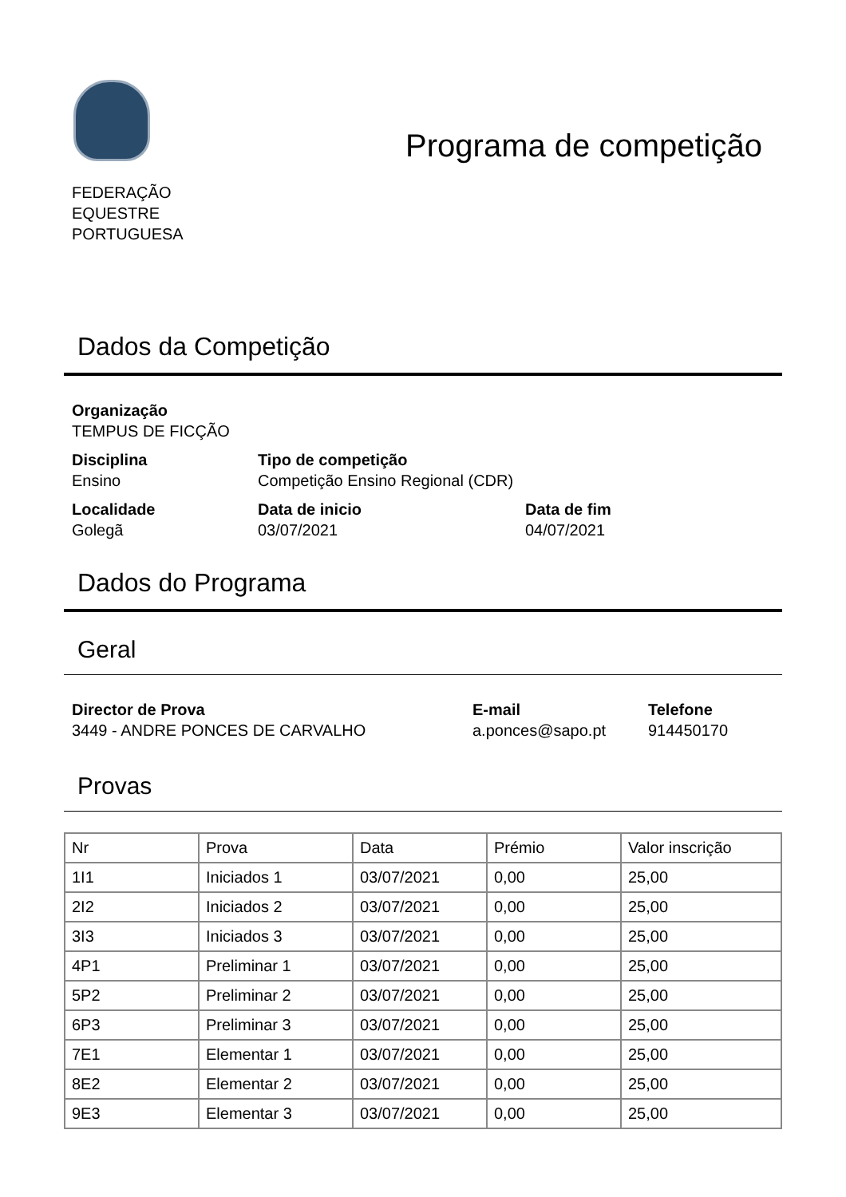FEDERAÇÃO
EQUESTRE
PORTUGUESA
Programa de competição
Dados da Competição
Organização
TEMPUS DE FICÇÃO
Disciplina
Ensino
Tipo de competição
Competição Ensino Regional (CDR)
Localidade
Golegã
Data de inicio
03/07/2021
Data de fim
04/07/2021
Dados do Programa
Geral
Director de Prova
3449 - ANDRE PONCES DE CARVALHO
E-mail
a.ponces@sapo.pt
Telefone
914450170
Provas
| Nr | Prova | Data | Prémio | Valor inscrição |
| --- | --- | --- | --- | --- |
| 1I1 | Iniciados 1 | 03/07/2021 | 0,00 | 25,00 |
| 2I2 | Iniciados 2 | 03/07/2021 | 0,00 | 25,00 |
| 3I3 | Iniciados 3 | 03/07/2021 | 0,00 | 25,00 |
| 4P1 | Preliminar 1 | 03/07/2021 | 0,00 | 25,00 |
| 5P2 | Preliminar 2 | 03/07/2021 | 0,00 | 25,00 |
| 6P3 | Preliminar 3 | 03/07/2021 | 0,00 | 25,00 |
| 7E1 | Elementar 1 | 03/07/2021 | 0,00 | 25,00 |
| 8E2 | Elementar 2 | 03/07/2021 | 0,00 | 25,00 |
| 9E3 | Elementar 3 | 03/07/2021 | 0,00 | 25,00 |